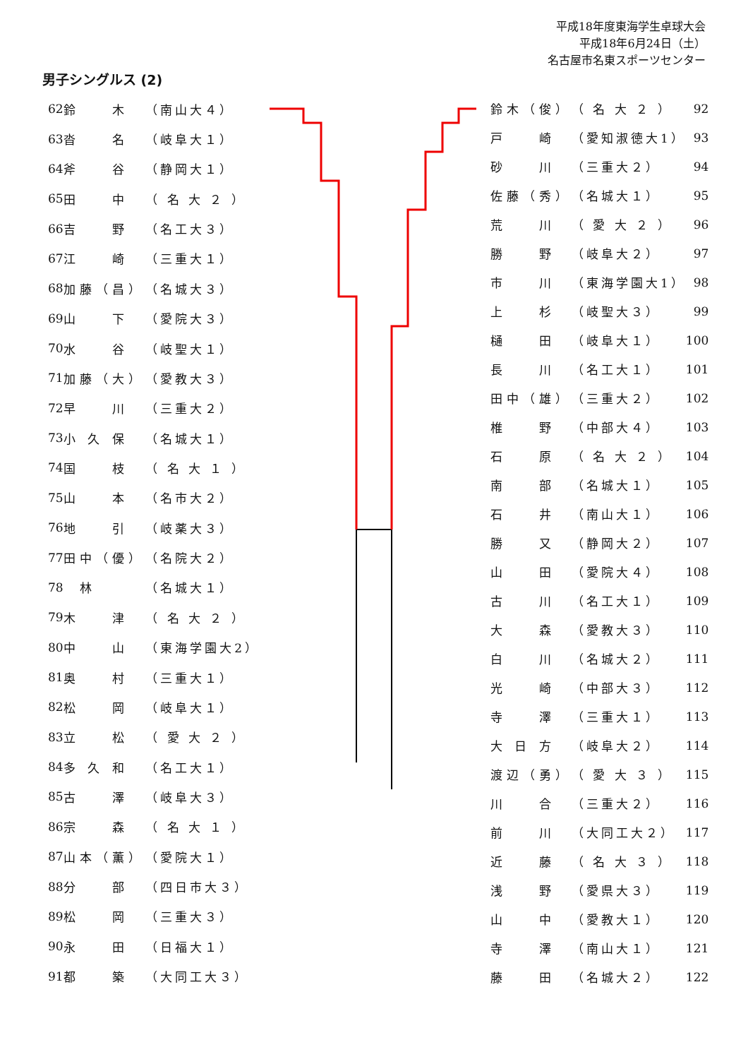平成18年度東海学生卓球大会
平成18年6月24日（土）
名古屋市名東スポーツセンター
男子シングルス (2)
| 62 | 鈴 木 | （南山大４） |
| 63 | 沓 名 | （岐阜大１） |
| 64 | 斧 谷 | （静岡大１） |
| 65 | 田 中 | （ 名 大 ２ ） |
| 66 | 吉 野 | （名工大３） |
| 67 | 江 崎 | （三重大１） |
| 68 | 加藤（昌） | （名城大３） |
| 69 | 山 下 | （愛院大３） |
| 70 | 水 谷 | （岐聖大１） |
| 71 | 加藤（大） | （愛教大３） |
| 72 | 早 川 | （三重大２） |
| 73 | 小 久 保 | （名城大１） |
| 74 | 国 枝 | （ 名 大 １ ） |
| 75 | 山 本 | （名市大２） |
| 76 | 地 引 | （岐薬大３） |
| 77 | 田中（優） | （名院大２） |
| 78 | 林 | （名城大１） |
| 79 | 木 津 | （ 名 大 ２ ） |
| 80 | 中 山 | （東海学園大2） |
| 81 | 奥 村 | （三重大１） |
| 82 | 松 岡 | （岐阜大１） |
| 83 | 立 松 | （ 愛 大 ２ ） |
| 84 | 多 久 和 | （名工大１） |
| 85 | 古 澤 | （岐阜大３） |
| 86 | 宗 森 | （ 名 大 １ ） |
| 87 | 山本（薫） | （愛院大１） |
| 88 | 分 部 | （四日市大３） |
| 89 | 松 岡 | （三重大３） |
| 90 | 永 田 | （日福大１） |
| 91 | 都 築 | （大同工大３） |
| 鈴木（俊） | （ 名 大 ２ ） | 92 |
| 戸 崎 | （愛知淑徳大1） | 93 |
| 砂 川 | （三重大２） | 94 |
| 佐藤（秀） | （名城大１） | 95 |
| 荒 川 | （ 愛 大 ２ ） | 96 |
| 勝 野 | （岐阜大２） | 97 |
| 市 川 | （東海学園大1） | 98 |
| 上 杉 | （岐聖大３） | 99 |
| 樋 田 | （岐阜大１） | 100 |
| 長 川 | （名工大１） | 101 |
| 田中（雄） | （三重大２） | 102 |
| 椎 野 | （中部大４） | 103 |
| 石 原 | （ 名 大 ２ ） | 104 |
| 南 部 | （名城大１） | 105 |
| 石 井 | （南山大１） | 106 |
| 勝 又 | （静岡大２） | 107 |
| 山 田 | （愛院大４） | 108 |
| 古 川 | （名工大１） | 109 |
| 大 森 | （愛教大３） | 110 |
| 白 川 | （名城大２） | 111 |
| 光 崎 | （中部大３） | 112 |
| 寺 澤 | （三重大１） | 113 |
| 大 日 方 | （岐阜大２） | 114 |
| 渡辺（勇） | （ 愛 大 ３ ） | 115 |
| 川 合 | （三重大２） | 116 |
| 前 川 | （大同工大２） | 117 |
| 近 藤 | （ 名 大 ３ ） | 118 |
| 浅 野 | （愛県大３） | 119 |
| 山 中 | （愛教大１） | 120 |
| 寺 澤 | （南山大１） | 121 |
| 藤 田 | （名城大２） | 122 |